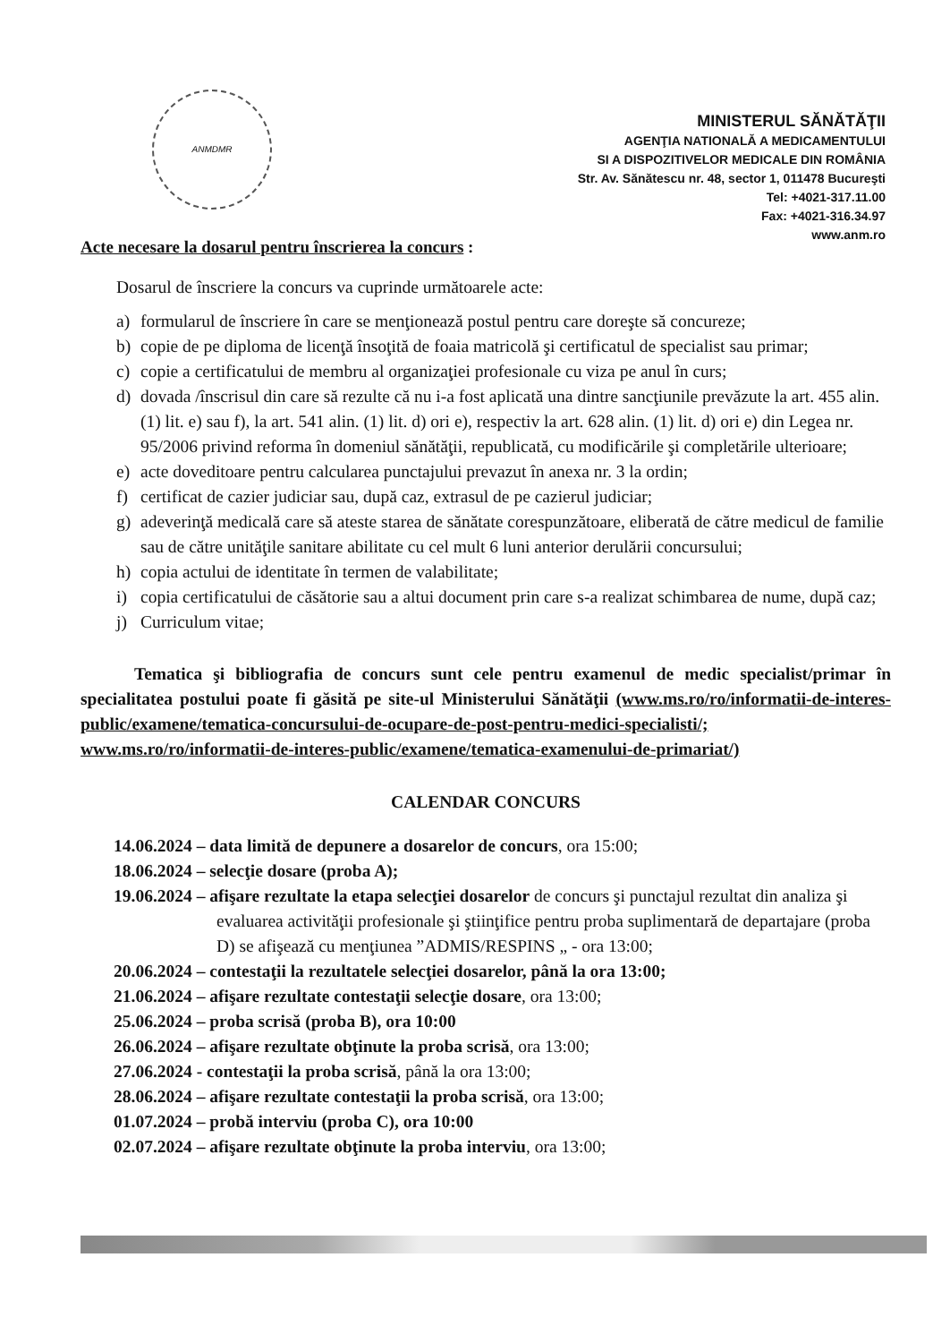ANMDMR
MINISTERUL SĂNĂTĂŢII
AGENŢIA NATIONALĂ A MEDICAMENTULUI
SI A DISPOZITIVELOR MEDICALE DIN ROMÂNIA
Str. Av. Sănătescu nr. 48, sector 1, 011478 Bucureşti
Tel: +4021-317.11.00
Fax: +4021-316.34.97
www.anm.ro
Acte necesare la dosarul pentru înscrierea la concurs :
Dosarul de înscriere la concurs va cuprinde următoarele acte:
a) formularul de înscriere în care se menţionează postul pentru care doreşte să concureze;
b) copie de pe diploma de licenţă însoţită de foaia matricolă şi certificatul de specialist sau primar;
c) copie a certificatului de membru al organizaţiei profesionale cu viza pe anul în curs;
d) dovada /înscrisul din care să rezulte că nu i-a fost aplicată una dintre sancţiunile prevăzute la art. 455 alin. (1) lit. e) sau f), la art. 541 alin. (1) lit. d) ori e), respectiv la art. 628 alin. (1) lit. d) ori e) din Legea nr. 95/2006 privind reforma în domeniul sănătăţii, republicată, cu modificările şi completările ulterioare;
e) acte doveditoare pentru calcularea punctajului prevazut în anexa nr. 3 la ordin;
f) certificat de cazier judiciar sau, după caz, extrasul de pe cazierul judiciar;
g) adeverinţă medicală care să ateste starea de sănătate corespunzătoare, eliberată de către medicul de familie sau de către unităţile sanitare abilitate cu cel mult 6 luni anterior derulării concursului;
h) copia actului de identitate în termen de valabilitate;
i) copia certificatului de căsătorie sau a altui document prin care s-a realizat schimbarea de nume, după caz;
j) Curriculum vitae;
Tematica şi bibliografia de concurs sunt cele pentru examenul de medic specialist/primar în specialitatea postului poate fi găsită pe site-ul Ministerului Sănătăţii (www.ms.ro/ro/informatii-de-interes-public/examene/tematica-concursului-de-ocupare-de-post-pentru-medici-specialisti/; www.ms.ro/ro/informatii-de-interes-public/examene/tematica-examenului-de-primariat/)
CALENDAR CONCURS
14.06.2024 – data limită de depunere a dosarelor de concurs, ora 15:00;
18.06.2024 – selecţie dosare (proba A);
19.06.2024 – afişare rezultate la etapa selecţiei dosarelor de concurs şi punctajul rezultat din analiza şi evaluarea activităţii profesionale şi ştiinţifice pentru proba suplimentară de departajare (proba D) se afişează cu menţiunea ”ADMIS/RESPINS „ - ora 13:00;
20.06.2024 – contestaţii la rezultatele selecţiei dosarelor, până la ora 13:00;
21.06.2024 – afişare rezultate contestaţii selecţie dosare, ora 13:00;
25.06.2024 – proba scrisă (proba B), ora 10:00
26.06.2024 – afişare rezultate obţinute la proba scrisă, ora 13:00;
27.06.2024 - contestaţii la proba scrisă, până la ora 13:00;
28.06.2024 – afişare rezultate contestaţii la proba scrisă, ora 13:00;
01.07.2024 – probă interviu (proba C), ora 10:00
02.07.2024 – afişare rezultate obţinute la proba interviu, ora 13:00;